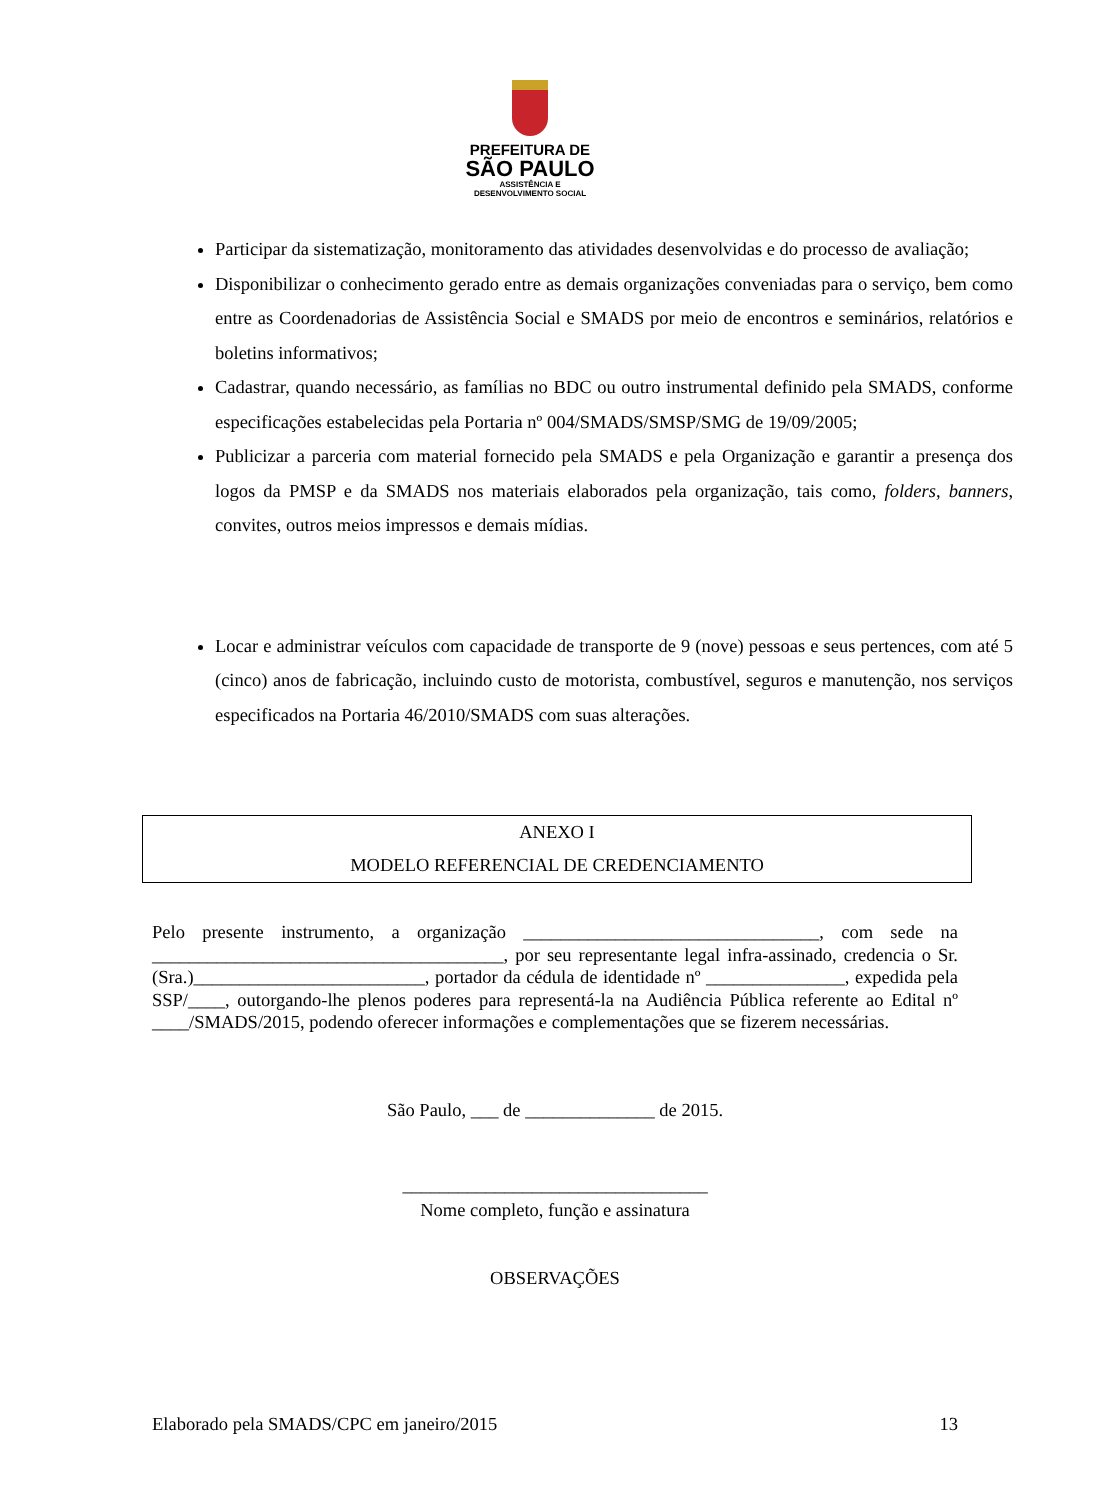PREFEITURA DE
SÃO PAULO
ASSISTÊNCIA E
DESENVOLVIMENTO SOCIAL
Participar da sistematização, monitoramento das atividades desenvolvidas e do processo de avaliação;
Disponibilizar o conhecimento gerado entre as demais organizações conveniadas para o serviço, bem como entre as Coordenadorias de Assistência Social e SMADS por meio de encontros e seminários, relatórios e boletins informativos;
Cadastrar, quando necessário, as famílias no BDC ou outro instrumental definido pela SMADS, conforme especificações estabelecidas pela Portaria nº 004/SMADS/SMSP/SMG de 19/09/2005;
Publicizar a parceria com material fornecido pela SMADS e pela Organização e garantir a presença dos logos da PMSP e da SMADS nos materiais elaborados pela organização, tais como, folders, banners, convites, outros meios impressos e demais mídias.
Locar e administrar veículos com capacidade de transporte de 9 (nove) pessoas e seus pertences, com até 5 (cinco) anos de fabricação, incluindo custo de motorista, combustível, seguros e manutenção, nos serviços especificados na Portaria 46/2010/SMADS com suas alterações.
ANEXO I
MODELO REFERENCIAL DE CREDENCIAMENTO
Pelo presente instrumento, a organização ________________________________, com sede na ______________________________________, por seu representante legal infra-assinado, credencia o Sr.(Sra.)_________________________, portador da cédula de identidade nº _______________, expedida pela SSP/____, outorgando-lhe plenos poderes para representá-la na Audiência Pública referente ao Edital nº ____/SMADS/2015, podendo oferecer informações e complementações que se fizerem necessárias.
São Paulo, ___ de ______________ de 2015.
_________________________________
Nome completo, função e assinatura
OBSERVAÇÕES
Elaborado pela SMADS/CPC em janeiro/2015 13